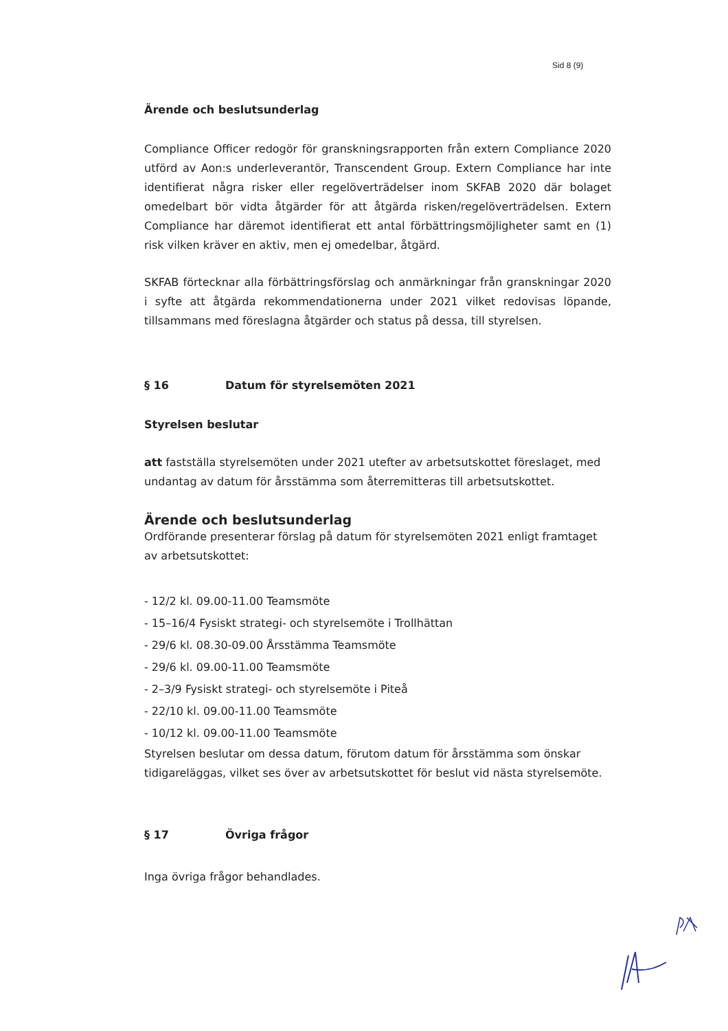Sid 8 (9)
Ärende och beslutsunderlag
Compliance Officer redogör för granskningsrapporten från extern Compliance 2020 utförd av Aon:s underleverantör, Transcendent Group. Extern Compliance har inte identifierat några risker eller regelöverträdelser inom SKFAB 2020 där bolaget omedelbart bör vidta åtgärder för att åtgärda risken/regelöverträdelsen. Extern Compliance har däremot identifierat ett antal förbättringsmöjligheter samt en (1) risk vilken kräver en aktiv, men ej omedelbar, åtgärd.
SKFAB förtecknar alla förbättringsförslag och anmärkningar från granskningar 2020 i syfte att åtgärda rekommendationerna under 2021 vilket redovisas löpande, tillsammans med föreslagna åtgärder och status på dessa, till styrelsen.
§ 16 Datum för styrelsemöten 2021
Styrelsen beslutar
att fastställa styrelsemöten under 2021 utefter av arbetsutskottet föreslaget, med undantag av datum för årsstämma som återremitteras till arbetsutskottet.
Ärende och beslutsunderlag
Ordförande presenterar förslag på datum för styrelsemöten 2021 enligt framtaget av arbetsutskottet:
- 12/2 kl. 09.00-11.00 Teamsmöte
- 15–16/4 Fysiskt strategi- och styrelsemöte i Trollhättan
- 29/6 kl. 08.30-09.00 Årsstämma Teamsmöte
- 29/6 kl. 09.00-11.00 Teamsmöte
- 2–3/9 Fysiskt strategi- och styrelsemöte i Piteå
- 22/10 kl. 09.00-11.00 Teamsmöte
- 10/12 kl. 09.00-11.00 Teamsmöte
Styrelsen beslutar om dessa datum, förutom datum för årsstämma som önskar tidigareläggas, vilket ses över av arbetsutskottet för beslut vid nästa styrelsemöte.
§ 17 Övriga frågor
Inga övriga frågor behandlades.